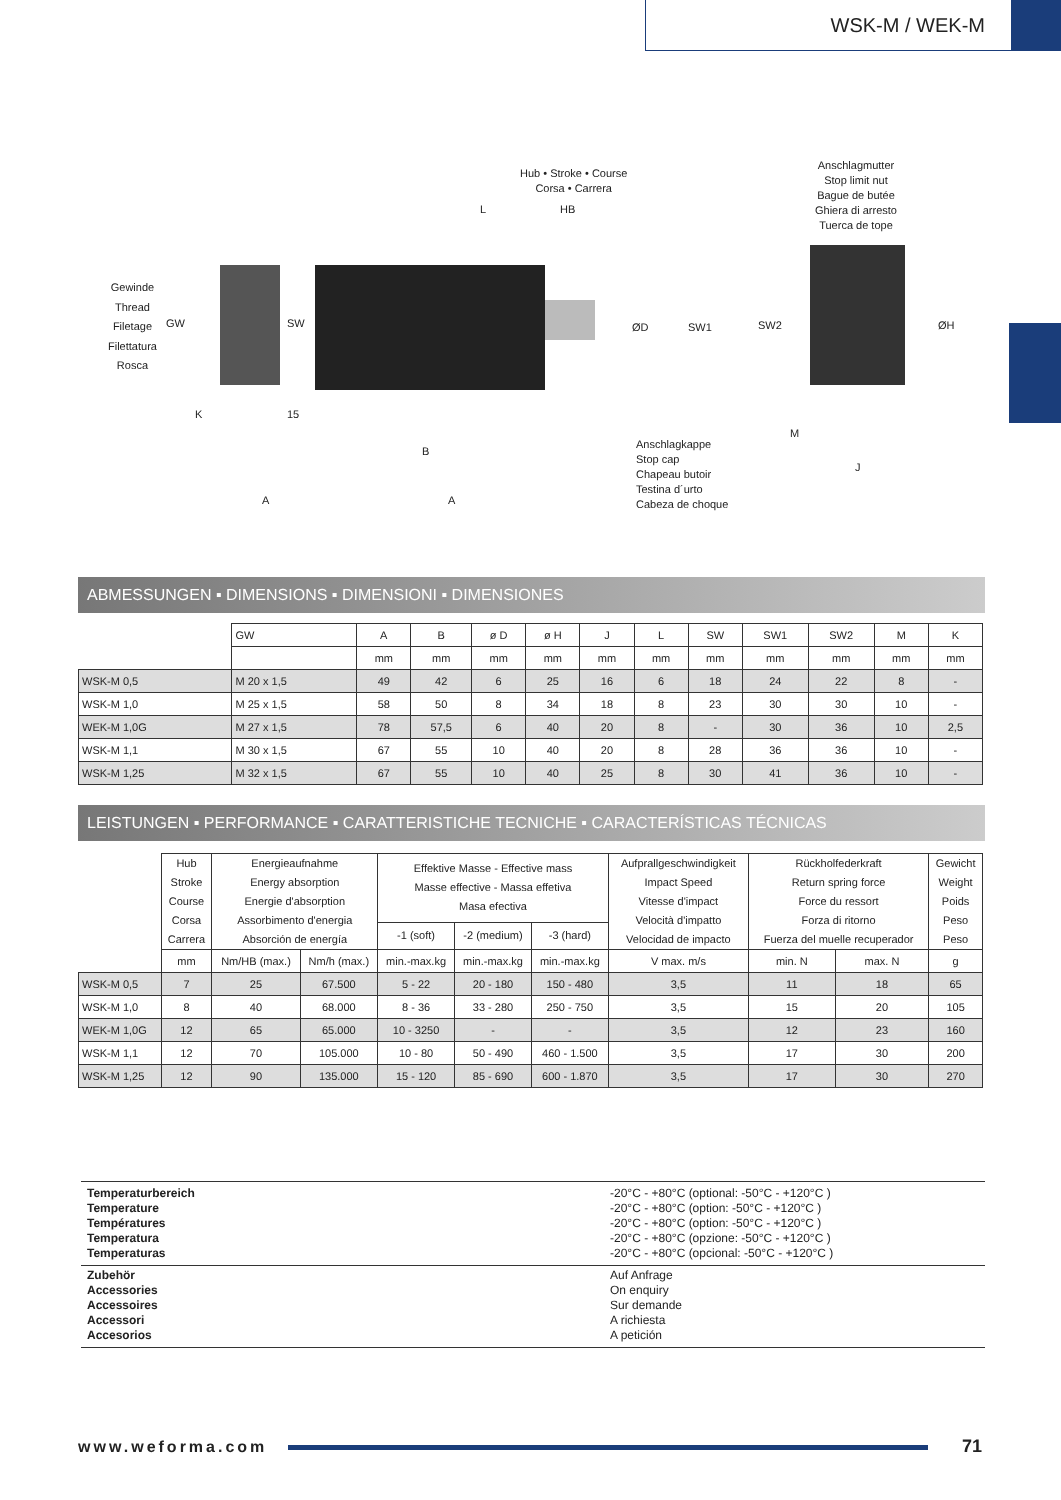WSK-M / WEK-M
Hub • Stroke • Course
Corsa • Carrera
Anschlagmutter
Stop limit nut
Bague de butée
Ghiera di arresto
Tuerca de tope
Gewinde
Thread
Filetage
Filettatura
Rosca
GW SW
L HB
ØD SW1 SW2 ØH
K 15
B
M
J
A A
Anschlagkappe
Stop cap
Chapeau butoir
Testina d´urto
Cabeza de choque
ABMESSUNGEN ▪ DIMENSIONS ▪ DIMENSIONI ▪ DIMENSIONES
| | GW | A | B | ø D | ø H | J | L | SW | SW1 | SW2 | M | K |
| | | mm | mm | mm | mm | mm | mm | mm | mm | mm | mm | mm |
| WSK-M 0,5 | M 20 x 1,5 | 49 | 42 | 6 | 25 | 16 | 6 | 18 | 24 | 22 | 8 | - |
| WSK-M 1,0 | M 25 x 1,5 | 58 | 50 | 8 | 34 | 18 | 8 | 23 | 30 | 30 | 10 | - |
| WEK-M 1,0G | M 27 x 1,5 | 78 | 57,5 | 6 | 40 | 20 | 8 | - | 30 | 36 | 10 | 2,5 |
| WSK-M 1,1 | M 30 x 1,5 | 67 | 55 | 10 | 40 | 20 | 8 | 28 | 36 | 36 | 10 | - |
| WSK-M 1,25 | M 32 x 1,5 | 67 | 55 | 10 | 40 | 25 | 8 | 30 | 41 | 36 | 10 | - |
LEISTUNGEN ▪ PERFORMANCE ▪ CARATTERISTICHE TECNICHE ▪ CARACTERÍSTICAS TÉCNICAS
| | Hub Stroke Course Corsa Carrera | Energieaufnahme Energy absorption Energie d'absorption Assorbimento d'energia Absorción de energía | | Effektive Masse - Effective mass Masse effective - Massa effetiva Masa efectiva | | | Aufprallgeschwindigkeit Impact Speed Vitesse d'impact Velocità d'impatto Velocidad de impacto | Rückholfederkraft Return spring force Force du ressort Forza di ritorno Fuerza del muelle recuperador | | Gewicht Weight Poids Peso Peso |
| | | | | -1 (soft) | -2 (medium) | -3 (hard) | | | | |
| | mm | Nm/HB (max.) | Nm/h (max.) | min.-max.kg | min.-max.kg | min.-max.kg | V max. m/s | min. N | max. N | g |
| WSK-M 0,5 | 7 | 25 | 67.500 | 5 - 22 | 20 - 180 | 150 - 480 | 3,5 | 11 | 18 | 65 |
| WSK-M 1,0 | 8 | 40 | 68.000 | 8 - 36 | 33 - 280 | 250 - 750 | 3,5 | 15 | 20 | 105 |
| WEK-M 1,0G | 12 | 65 | 65.000 | 10 - 3250 | - | - | 3,5 | 12 | 23 | 160 |
| WSK-M 1,1 | 12 | 70 | 105.000 | 10 - 80 | 50 - 490 | 460 - 1.500 | 3,5 | 17 | 30 | 200 |
| WSK-M 1,25 | 12 | 90 | 135.000 | 15 - 120 | 85 - 690 | 600 - 1.870 | 3,5 | 17 | 30 | 270 |
Temperaturbereich
Temperature
Températures
Temperatura
Temperaturas
-20°C - +80°C (optional: -50°C - +120°C )
-20°C - +80°C (option: -50°C - +120°C )
-20°C - +80°C (option: -50°C - +120°C )
-20°C - +80°C (opzione: -50°C - +120°C )
-20°C - +80°C (opcional: -50°C - +120°C )
Zubehör
Accessories
Accessoires
Accessori
Accesorios
Auf Anfrage
On enquiry
Sur demande
A richiesta
A petición
www.weforma.com 71